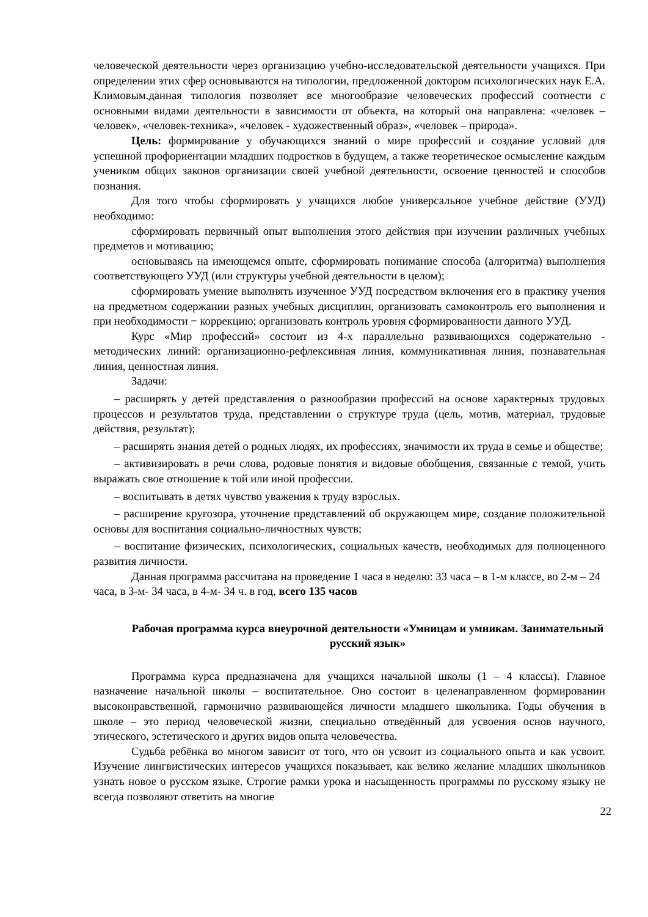человеческой деятельности через организацию учебно-исследовательской деятельности учащихся. При определении этих сфер основываются на типологии, предложенной доктором психологических наук Е.А. Климовым.данная типология позволяет все многообразие человеческих профессий соотнести с основными видами деятельности в зависимости от объекта, на который она направлена: «человек – человек», «человек-техника», «человек - художественный образ», «человек – природа».
Цель: формирование у обучающихся знаний о мире профессий и создание условий для успешной профориентации младших подростков в будущем, а также теоретическое осмысление каждым учеником общих законов организации своей учебной деятельности, освоение ценностей и способов познания.
Для того чтобы сформировать у учащихся любое универсальное учебное действие (УУД) необходимо:
сформировать первичный опыт выполнения этого действия при изучении различных учебных предметов и мотивацию;
основываясь на имеющемся опыте, сформировать понимание способа (алгоритма) выполнения соответствующего УУД (или структуры учебной деятельности в целом);
сформировать умение выполнять изученное УУД посредством включения его в практику учения на предметном содержании разных учебных дисциплин, организовать самоконтроль его выполнения и при необходимости − коррекцию; организовать контроль уровня сформированности данного УУД.
Курс «Мир профессий» состоит из 4-х параллельно развивающихся содержательно - методических линий: организационно-рефлексивная линия, коммуникативная линия, познавательная линия, ценностная линия.
Задачи:
– расширять у детей представления о разнообразии профессий на основе характерных трудовых процессов и результатов труда, представлении о структуре труда (цель, мотив, материал, трудовые действия, результат);
– расширять знания детей о родных людях, их профессиях, значимости их труда в семье и обществе;
– активизировать в речи слова, родовые понятия и видовые обобщения, связанные с темой, учить выражать свое отношение к той или иной профессии.
– воспитывать в детях чувство уважения к труду взрослых.
– расширение кругозора, уточнение представлений об окружающем мире, создание положительной основы для воспитания социально-личностных чувств;
– воспитание физических, психологических, социальных качеств, необходимых для полноценного развития личности.
Данная программа рассчитана на проведение 1 часа в неделю: 33 часа – в 1-м классе, во 2-м – 24 часа, в 3-м- 34 часа, в 4-м- 34 ч. в год, всего 135 часов
Рабочая программа курса внеурочной деятельности «Умницам и умникам. Занимательный русский язык»
Программа курса предназначена для учащихся начальной школы (1 – 4 классы). Главное назначение начальной школы – воспитательное. Оно состоит в целенаправленном формировании высоконравственной, гармонично развивающейся личности младшего школьника. Годы обучения в школе – это период человеческой жизни, специально отведённый для усвоения основ научного, этического, эстетического и других видов опыта человечества.
Судьба ребёнка во многом зависит от того, что он усвоит из социального опыта и как усвоит. Изучение лингвистических интересов учащихся показывает, как велико желание младших школьников узнать новое о русском языке. Строгие рамки урока и насыщенность программы по русскому языку не всегда позволяют ответить на многие
22